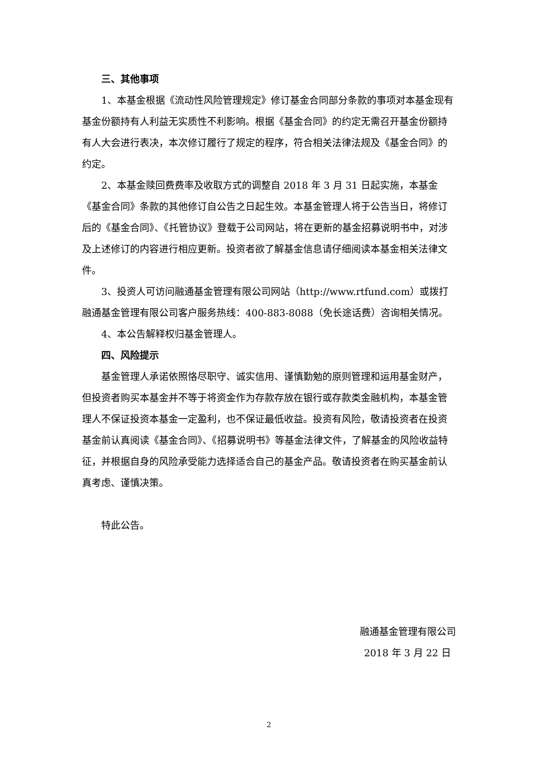三、其他事项
1、本基金根据《流动性风险管理规定》修订基金合同部分条款的事项对本基金现有基金份额持有人利益无实质性不利影响。根据《基金合同》的约定无需召开基金份额持有人大会进行表决，本次修订履行了规定的程序，符合相关法律法规及《基金合同》的约定。
2、本基金赎回费费率及收取方式的调整自 2018 年 3 月 31 日起实施，本基金《基金合同》条款的其他修订自公告之日起生效。本基金管理人将于公告当日，将修订后的《基金合同》、《托管协议》登载于公司网站，将在更新的基金招募说明书中，对涉及上述修订的内容进行相应更新。投资者欲了解基金信息请仔细阅读本基金相关法律文件。
3、投资人可访问融通基金管理有限公司网站（http://www.rtfund.com）或拨打融通基金管理有限公司客户服务热线：400-883-8088（免长途话费）咨询相关情况。
4、本公告解释权归基金管理人。
四、风险提示
基金管理人承诺依照恪尽职守、诚实信用、谨慎勤勉的原则管理和运用基金财产，但投资者购买本基金并不等于将资金作为存款存放在银行或存款类金融机构，本基金管理人不保证投资本基金一定盈利，也不保证最低收益。投资有风险，敬请投资者在投资基金前认真阅读《基金合同》、《招募说明书》等基金法律文件，了解基金的风险收益特征，并根据自身的风险承受能力选择适合自己的基金产品。敬请投资者在购买基金前认真考虑、谨慎决策。
特此公告。
融通基金管理有限公司
2018 年 3 月 22 日
2